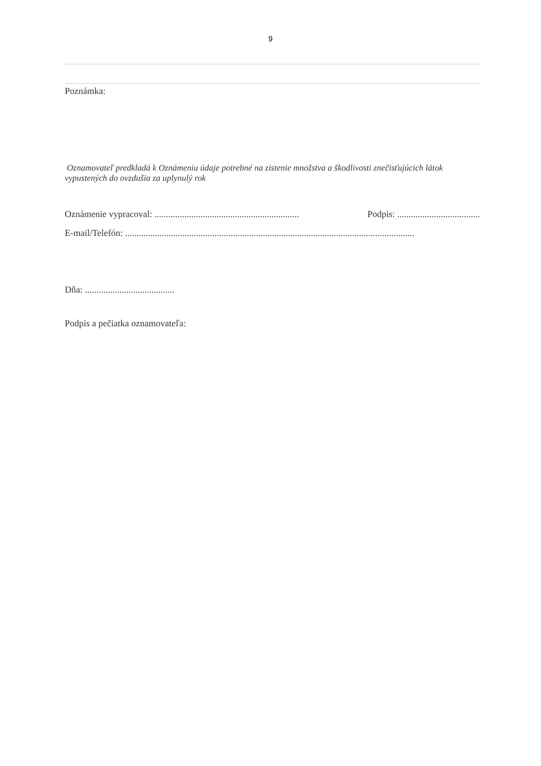9
Poznámka:
Oznamovateľ predkladá k Oznámeniu údaje potrebné na zistenie množstva a škodlivosti znečisťujúcich látok vypustených do ovzdušia za uplynulý rok
Oznámenie vypracoval: ...............................................................
Podpis: ....................................
E-mail/Telefón: ..............................................................................................................................
Dňa: .......................................
Podpis a pečiatka oznamovateľa: